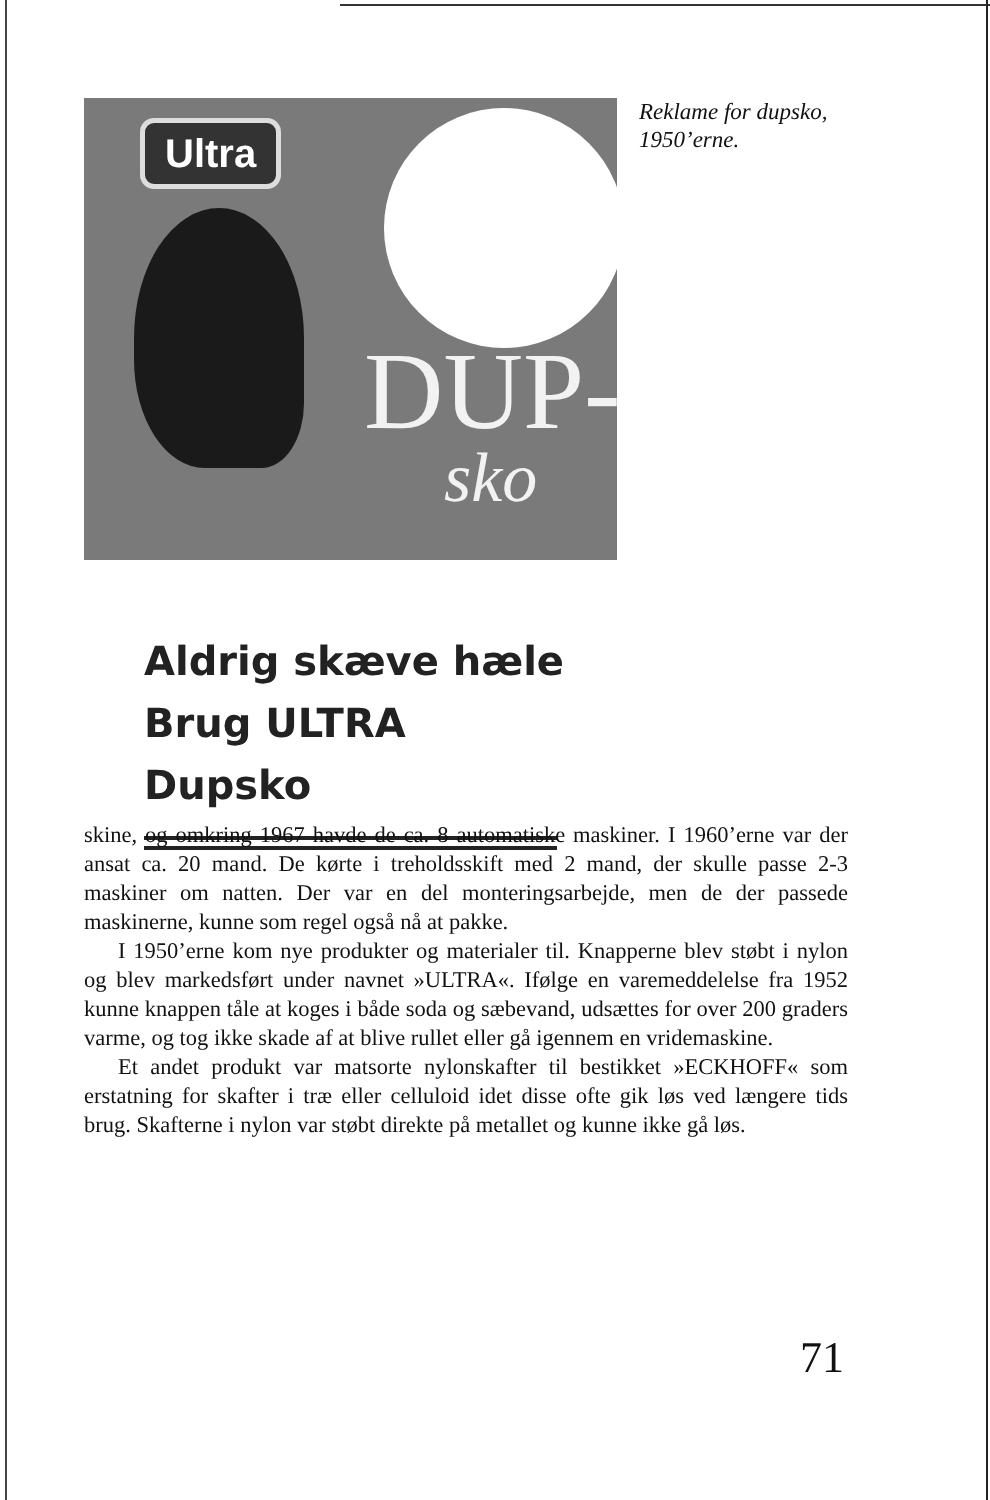Ultra
DUP-
sko
Aldrig skæve hæle
Brug ULTRA Dupsko
Reklame for dupsko,
1950’erne.
skine, og omkring 1967 havde de ca. 8 automatiske maskiner. I 1960’erne var der ansat ca. 20 mand. De kørte i treholdsskift med 2 mand, der skulle passe 2-3 maskiner om natten. Der var en del monteringsarbejde, men de der passede maskinerne, kunne som regel også nå at pakke.
I 1950’erne kom nye produkter og materialer til. Knapperne blev støbt i nylon og blev markedsført under navnet »ULTRA«. Ifølge en varemeddelelse fra 1952 kunne knappen tåle at koges i både soda og sæbevand, udsættes for over 200 graders varme, og tog ikke skade af at blive rullet eller gå igennem en vridemaskine.
Et andet produkt var matsorte nylonskafter til bestikket »ECKHOFF« som erstatning for skafter i træ eller celluloid idet disse ofte gik løs ved længere tids brug. Skafterne i nylon var støbt direkte på metallet og kunne ikke gå løs.
71